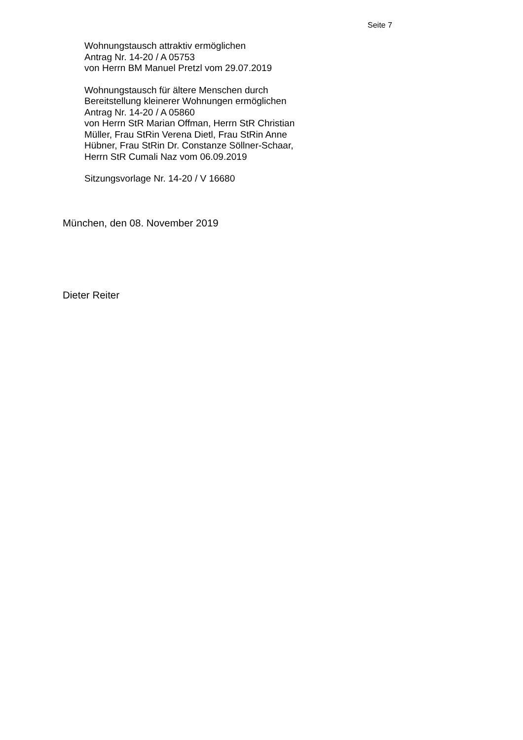Seite 7
Wohnungstausch attraktiv ermöglichen
Antrag Nr. 14-20 / A 05753
von Herrn BM Manuel Pretzl vom 29.07.2019
Wohnungstausch für ältere Menschen durch
Bereitstellung kleinerer Wohnungen ermöglichen
Antrag Nr. 14-20 / A 05860
von Herrn StR Marian Offman, Herrn StR Christian
Müller, Frau StRin Verena Dietl, Frau StRin Anne
Hübner, Frau StRin Dr. Constanze Söllner-Schaar,
Herrn StR Cumali Naz vom 06.09.2019
Sitzungsvorlage Nr. 14-20 / V 16680
München, den 08. November 2019
Dieter Reiter